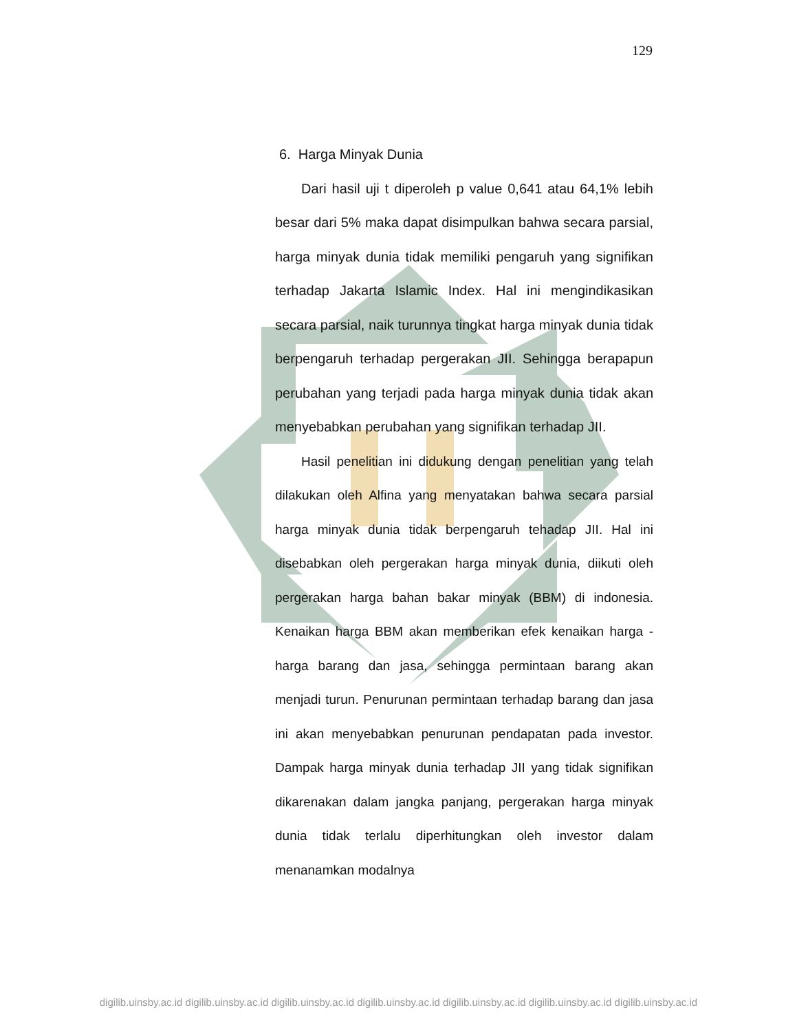129
6. Harga Minyak Dunia
Dari hasil uji t diperoleh p value 0,641 atau 64,1% lebih besar dari 5% maka dapat disimpulkan bahwa secara parsial, harga minyak dunia tidak memiliki pengaruh yang signifikan terhadap Jakarta Islamic Index. Hal ini mengindikasikan secara parsial, naik turunnya tingkat harga minyak dunia tidak berpengaruh terhadap pergerakan JII. Sehingga berapapun perubahan yang terjadi pada harga minyak dunia tidak akan menyebabkan perubahan yang signifikan terhadap JII.
Hasil penelitian ini didukung dengan penelitian yang telah dilakukan oleh Alfina yang menyatakan bahwa secara parsial harga minyak dunia tidak berpengaruh tehadap JII. Hal ini disebabkan oleh pergerakan harga minyak dunia, diikuti oleh pergerakan harga bahan bakar minyak (BBM) di indonesia. Kenaikan harga BBM akan memberikan efek kenaikan harga - harga barang dan jasa, sehingga permintaan barang akan menjadi turun. Penurunan permintaan terhadap barang dan jasa ini akan menyebabkan penurunan pendapatan pada investor. Dampak harga minyak dunia terhadap JII yang tidak signifikan dikarenakan dalam jangka panjang, pergerakan harga minyak dunia tidak terlalu diperhitungkan oleh investor dalam menanamkan modalnya
digilib.uinsby.ac.id digilib.uinsby.ac.id digilib.uinsby.ac.id digilib.uinsby.ac.id digilib.uinsby.ac.id digilib.uinsby.ac.id digilib.uinsby.ac.id